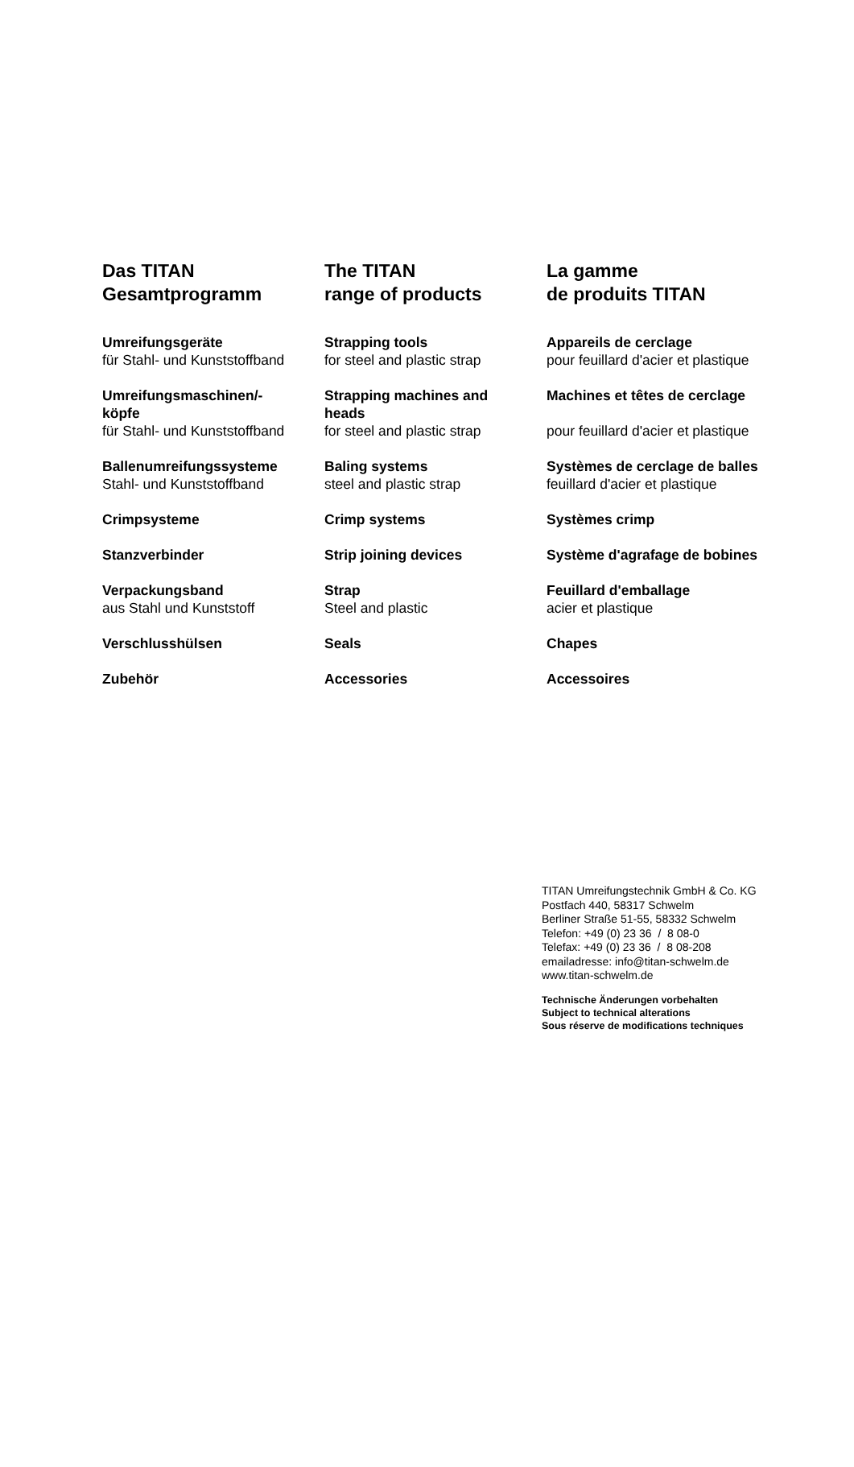| Das TITAN Gesamtprogramm | The TITAN range of products | La gamme de produits TITAN |
| Umreifungsgeräte für Stahl- und Kunststoffband | Strapping tools for steel and plastic strap | Appareils de cerclage pour feuillard d'acier et plastique |
| Umreifungsmaschinen/- köpfe für Stahl- und Kunststoffband | Strapping machines and heads for steel and plastic strap | Machines et têtes de cerclage pour feuillard d'acier et plastique |
| Ballenumreifungssysteme Stahl- und Kunststoffband | Baling systems steel and plastic strap | Systèmes de cerclage de balles feuillard d'acier et plastique |
| Crimpsysteme | Crimp systems | Systèmes crimp |
| Stanzverbinder | Strip joining devices | Système d'agrafage de bobines |
| Verpackungsband aus Stahl und Kunststoff | Strap Steel and plastic | Feuillard d'emballage acier et plastique |
| Verschlusshülsen | Seals | Chapes |
| Zubehör | Accessories | Accessoires |
TITAN Umreifungstechnik GmbH & Co. KG
Postfach 440, 58317 Schwelm
Berliner Straße 51-55, 58332 Schwelm
Telefon: +49 (0) 23 36 / 8 08-0
Telefax: +49 (0) 23 36 / 8 08-208
emailadresse: info@titan-schwelm.de
www.titan-schwelm.de
Technische Änderungen vorbehalten
Subject to technical alterations
Sous réserve de modifications techniques